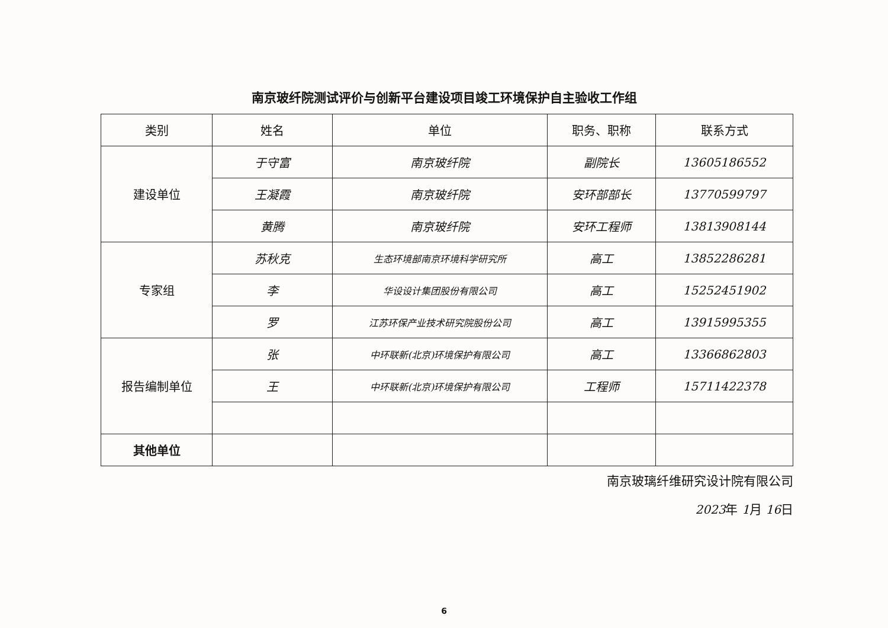南京玻纤院测试评价与创新平台建设项目竣工环境保护自主验收工作组
| 类别 | 姓名 | 单位 | 职务、职称 | 联系方式 |
| --- | --- | --- | --- | --- |
| 建设单位 | 于守富 | 南京玻纤院 | 副院长 | 13605186552 |
| | 王凝霞 | 南京玻纤院 | 安环部部长 | 13770599797 |
| | 黄腾 | 南京玻纤院 | 安环工程师 | 13813908144 |
| 专家组 | 苏秋克 | 生态环境部南京环境科学研究所 | 高工 | 13852286281 |
| | 李 | 华设设计集团股份有限公司 | 高工 | 15252451902 |
| | 罗 | 江苏环保产业技术研究院股份公司 | 高工 | 13915995355 |
| 报告编制单位 | 张 | 中环联新(北京)环境保护有限公司 | 高工 | 13366862803 |
| | 王 | 中环联新(北京)环境保护有限公司 | 工程师 | 15711422378 |
| 其他单位 | | | | |
南京玻璃纤维研究设计院有限公司
2023年 1月 16日
6